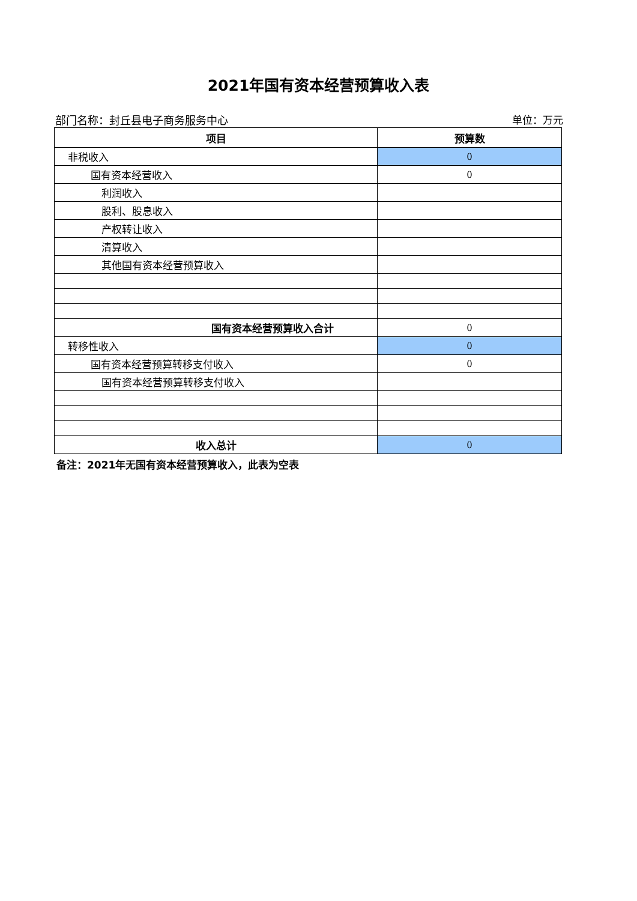2021年国有资本经营预算收入表
部门名称：封丘县电子商务服务中心 单位：万元
| 项目 | 预算数 |
| --- | --- |
| 非税收入 | 0 |
| 国有资本经营收入 | 0 |
| 利润收入 | |
| 股利、股息收入 | |
| 产权转让收入 | |
| 清算收入 | |
| 其他国有资本经营预算收入 | |
| 国有资本经营预算收入合计 | 0 |
| 转移性收入 | 0 |
| 国有资本经营预算转移支付收入 | 0 |
| 国有资本经营预算转移支付收入 | |
| 收入总计 | 0 |
备注：2021年无国有资本经营预算收入，此表为空表